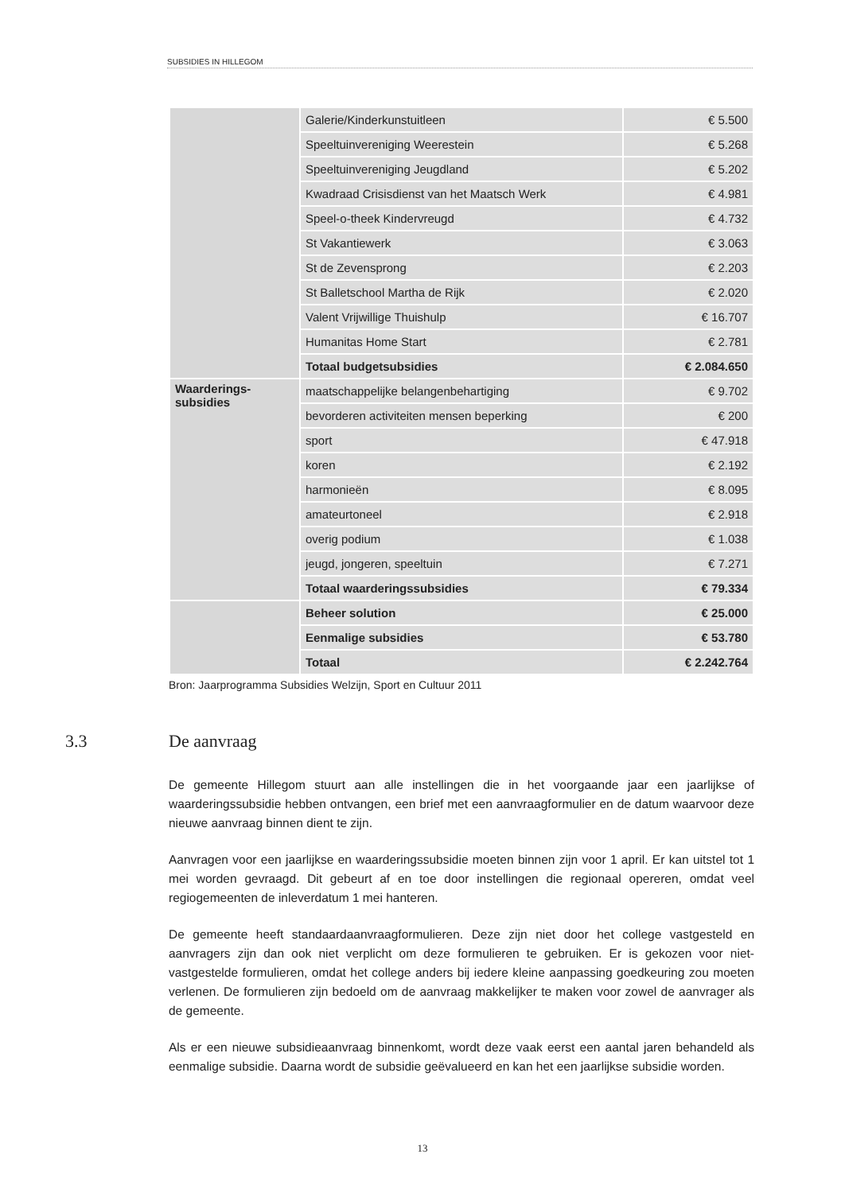SUBSIDIES IN HILLEGOM
| | Galerie/Kinderkunstuitleen | € 5.500 |
| | Speeltuinvereniging Weerestein | € 5.268 |
| | Speeltuinvereniging Jeugdland | € 5.202 |
| | Kwadraad Crisisdienst van het Maatsch Werk | € 4.981 |
| | Speel-o-theek Kindervreugd | € 4.732 |
| | St Vakantiewerk | € 3.063 |
| | St de Zevensprong | € 2.203 |
| | St Balletschool Martha de Rijk | € 2.020 |
| | Valent Vrijwillige Thuishulp | € 16.707 |
| | Humanitas Home Start | € 2.781 |
| | Totaal budgetsubsidies | € 2.084.650 |
| Waarderings- subsidies | maatschappelijke belangenbehartiging | € 9.702 |
| | bevorderen activiteiten mensen beperking | € 200 |
| | sport | € 47.918 |
| | koren | € 2.192 |
| | harmonieën | € 8.095 |
| | amateurtoneel | € 2.918 |
| | overig podium | € 1.038 |
| | jeugd, jongeren, speeltuin | € 7.271 |
| | Totaal waarderingssubsidies | € 79.334 |
| | Beheer solution | € 25.000 |
| | Eenmalige subsidies | € 53.780 |
| | Totaal | € 2.242.764 |
Bron: Jaarprogramma Subsidies Welzijn, Sport en Cultuur 2011
3.3 De aanvraag
De gemeente Hillegom stuurt aan alle instellingen die in het voorgaande jaar een jaarlijkse of waarderingssubsidie hebben ontvangen, een brief met een aanvraagformulier en de datum waarvoor deze nieuwe aanvraag binnen dient te zijn.
Aanvragen voor een jaarlijkse en waarderingssubsidie moeten binnen zijn voor 1 april. Er kan uitstel tot 1 mei worden gevraagd. Dit gebeurt af en toe door instellingen die regionaal opereren, omdat veel regiogemeenten de inleverdatum 1 mei hanteren.
De gemeente heeft standaardaanvraagformulieren. Deze zijn niet door het college vastgesteld en aanvragers zijn dan ook niet verplicht om deze formulieren te gebruiken. Er is gekozen voor niet-vastgestelde formulieren, omdat het college anders bij iedere kleine aanpassing goedkeuring zou moeten verlenen. De formulieren zijn bedoeld om de aanvraag makkelijker te maken voor zowel de aanvrager als de gemeente.
Als er een nieuwe subsidieaanvraag binnenkomt, wordt deze vaak eerst een aantal jaren behandeld als eenmalige subsidie. Daarna wordt de subsidie geëvalueerd en kan het een jaarlijkse subsidie worden.
13